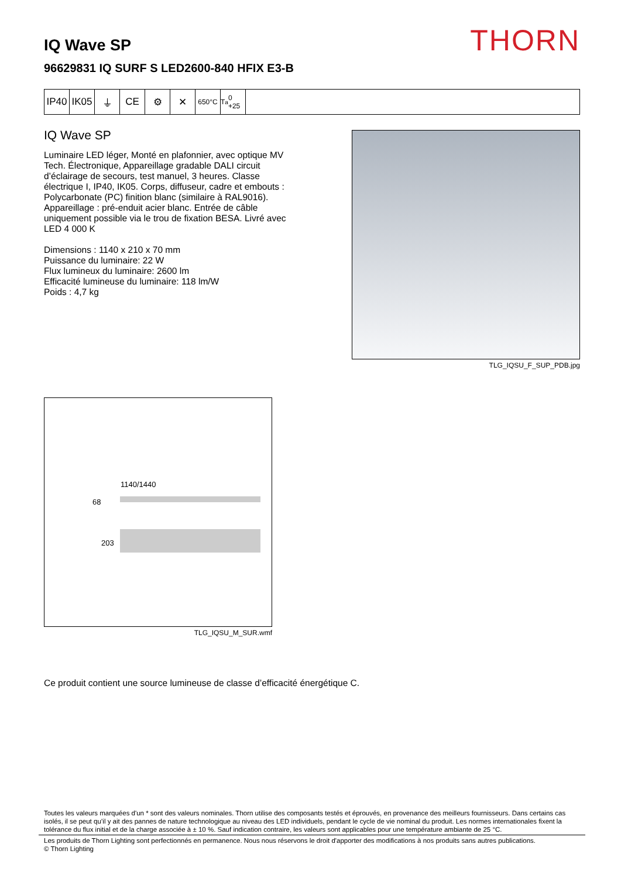THORN
IQ Wave SP
96629831 IQ SURF S LED2600-840 HFIX E3-B
IP40 IK05 ⏚ CE ⚙ ✕
650°C T<sub>a</sub> 0 +25
IQ Wave SP
Luminaire LED léger, Monté en plafonnier, avec optique MV Tech. Électronique, Appareillage gradable DALI circuit d’éclairage de secours, test manuel, 3 heures. Classe électrique I, IP40, IK05. Corps, diffuseur, cadre et embouts : Polycarbonate (PC) finition blanc (similaire à RAL9016). Appareillage : pré-enduit acier blanc. Entrée de câble uniquement possible via le trou de fixation BESA. Livré avec LED 4 000 K
Dimensions : 1140 x 210 x 70 mm
Puissance du luminaire: 22 W
Flux lumineux du luminaire: 2600 lm
Efficacité lumineuse du luminaire: 118 lm/W
Poids : 4,7 kg
TLG_IQSU_F_SUP_PDB.jpg
1140/1440
68
203
TLG_IQSU_M_SUR.wmf
Ce produit contient une source lumineuse de classe d’efficacité énergétique C.
Toutes les valeurs marquées d'un * sont des valeurs nominales. Thorn utilise des composants testés et éprouvés, en provenance des meilleurs fournisseurs. Dans certains cas isolés, il se peut qu’il y ait des pannes de nature technologique au niveau des LED individuels, pendant le cycle de vie nominal du produit. Les normes internationales fixent la tolérance du flux initial et de la charge associée à ± 10 %. Sauf indication contraire, les valeurs sont applicables pour une température ambiante de 25 °C.
Les produits de Thorn Lighting sont perfectionnés en permanence. Nous nous réservons le droit d'apporter des modifications à nos produits sans autres publications.
© Thorn Lighting